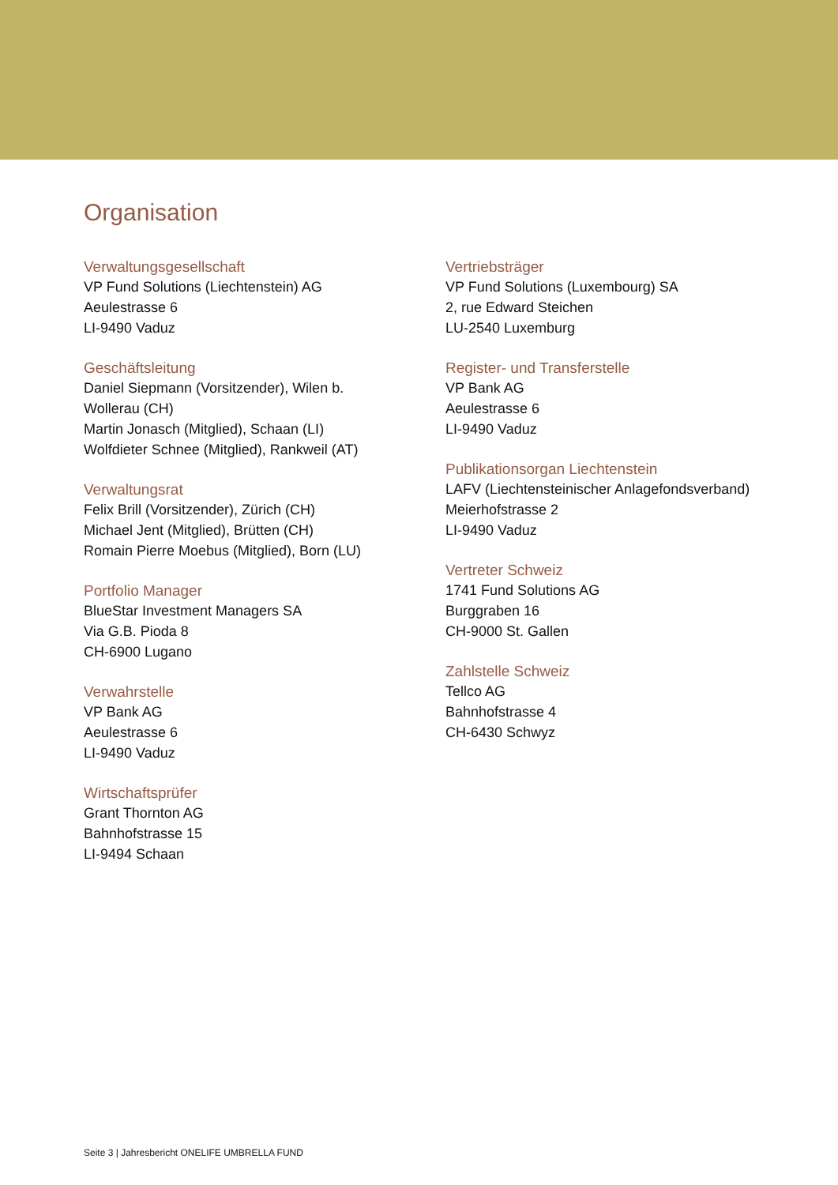Organisation
Verwaltungsgesellschaft
VP Fund Solutions (Liechtenstein) AG
Aeulestrasse 6
LI-9490 Vaduz
Geschäftsleitung
Daniel Siepmann (Vorsitzender), Wilen b.
Wollerau (CH)
Martin Jonasch (Mitglied), Schaan (LI)
Wolfdieter Schnee (Mitglied), Rankweil (AT)
Verwaltungsrat
Felix Brill (Vorsitzender), Zürich (CH)
Michael Jent (Mitglied), Brütten (CH)
Romain Pierre Moebus (Mitglied), Born (LU)
Portfolio Manager
BlueStar Investment Managers SA
Via G.B. Pioda 8
CH-6900 Lugano
Verwahrstelle
VP Bank AG
Aeulestrasse 6
LI-9490 Vaduz
Wirtschaftsprüfer
Grant Thornton AG
Bahnhofstrasse 15
LI-9494 Schaan
Vertriebsträger
VP Fund Solutions (Luxembourg) SA
2, rue Edward Steichen
LU-2540 Luxemburg
Register- und Transferstelle
VP Bank AG
Aeulestrasse 6
LI-9490 Vaduz
Publikationsorgan Liechtenstein
LAFV (Liechtensteinischer Anlagefondsverband)
Meierhofstrasse 2
LI-9490 Vaduz
Vertreter Schweiz
1741 Fund Solutions AG
Burggraben 16
CH-9000 St. Gallen
Zahlstelle Schweiz
Tellco AG
Bahnhofstrasse 4
CH-6430 Schwyz
Seite 3 | Jahresbericht ONELIFE UMBRELLA FUND